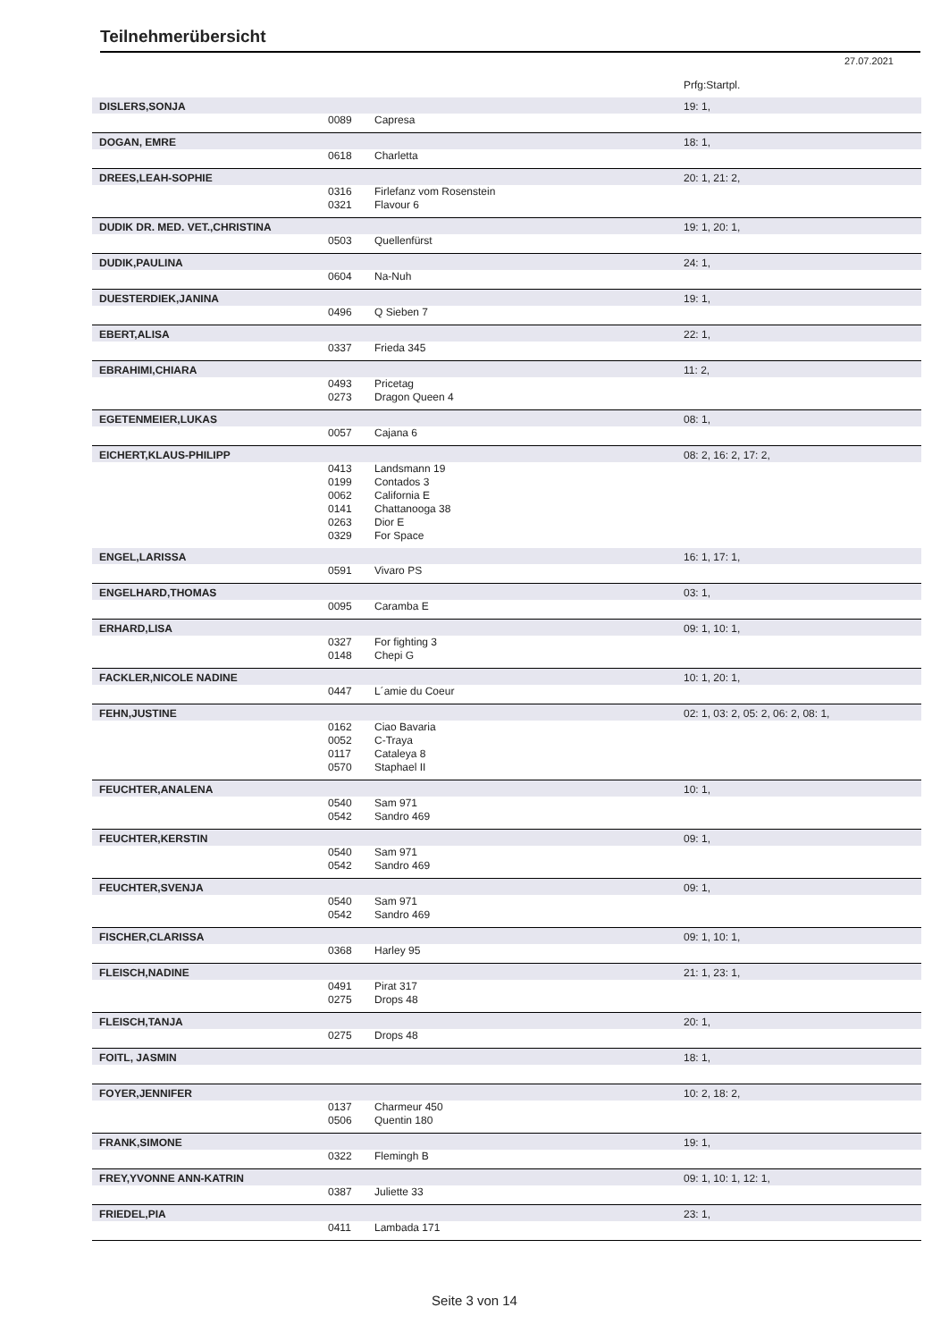Teilnehmerübersicht
27.07.2021
| | | | Prfg:Startpl. |
| DISLERS,SONJA | | | 19: 1, |
| | 0089 | Capresa | |
| DOGAN, EMRE | | | 18: 1, |
| | 0618 | Charletta | |
| DREES,LEAH-SOPHIE | | | 20: 1, 21: 2, |
| | 0316 | Firlefanz vom Rosenstein | |
| | 0321 | Flavour 6 | |
| DUDIK DR. MED. VET.,CHRISTINA | | | 19: 1, 20: 1, |
| | 0503 | Quellenfürst | |
| DUDIK,PAULINA | | | 24: 1, |
| | 0604 | Na-Nuh | |
| DUESTERDIEK,JANINA | | | 19: 1, |
| | 0496 | Q Sieben 7 | |
| EBERT,ALISA | | | 22: 1, |
| | 0337 | Frieda 345 | |
| EBRAHIMI,CHIARA | | | 11: 2, |
| | 0493 | Pricetag | |
| | 0273 | Dragon Queen 4 | |
| EGETENMEIER,LUKAS | | | 08: 1, |
| | 0057 | Cajana 6 | |
| EICHERT,KLAUS-PHILIPP | | | 08: 2, 16: 2, 17: 2, |
| | 0413 | Landsmann 19 | |
| | 0199 | Contados 3 | |
| | 0062 | California E | |
| | 0141 | Chattanooga 38 | |
| | 0263 | Dior E | |
| | 0329 | For Space | |
| ENGEL,LARISSA | | | 16: 1, 17: 1, |
| | 0591 | Vivaro PS | |
| ENGELHARD,THOMAS | | | 03: 1, |
| | 0095 | Caramba E | |
| ERHARD,LISA | | | 09: 1, 10: 1, |
| | 0327 | For fighting 3 | |
| | 0148 | Chepi G | |
| FACKLER,NICOLE NADINE | | | 10: 1, 20: 1, |
| | 0447 | L´amie du Coeur | |
| FEHN,JUSTINE | | | 02: 1, 03: 2, 05: 2, 06: 2, 08: 1, |
| | 0162 | Ciao Bavaria | |
| | 0052 | C-Traya | |
| | 0117 | Cataleya 8 | |
| | 0570 | Staphael II | |
| FEUCHTER,ANALENA | | | 10: 1, |
| | 0540 | Sam 971 | |
| | 0542 | Sandro 469 | |
| FEUCHTER,KERSTIN | | | 09: 1, |
| | 0540 | Sam 971 | |
| | 0542 | Sandro 469 | |
| FEUCHTER,SVENJA | | | 09: 1, |
| | 0540 | Sam 971 | |
| | 0542 | Sandro 469 | |
| FISCHER,CLARISSA | | | 09: 1, 10: 1, |
| | 0368 | Harley 95 | |
| FLEISCH,NADINE | | | 21: 1, 23: 1, |
| | 0491 | Pirat 317 | |
| | 0275 | Drops 48 | |
| FLEISCH,TANJA | | | 20: 1, |
| | 0275 | Drops 48 | |
| FOITL, JASMIN | | | 18: 1, |
| FOYER,JENNIFER | | | 10: 2, 18: 2, |
| | 0137 | Charmeur 450 | |
| | 0506 | Quentin 180 | |
| FRANK,SIMONE | | | 19: 1, |
| | 0322 | Flemingh B | |
| FREY,YVONNE ANN-KATRIN | | | 09: 1, 10: 1, 12: 1, |
| | 0387 | Juliette 33 | |
| FRIEDEL,PIA | | | 23: 1, |
| | 0411 | Lambada 171 | |
Seite 3 von 14